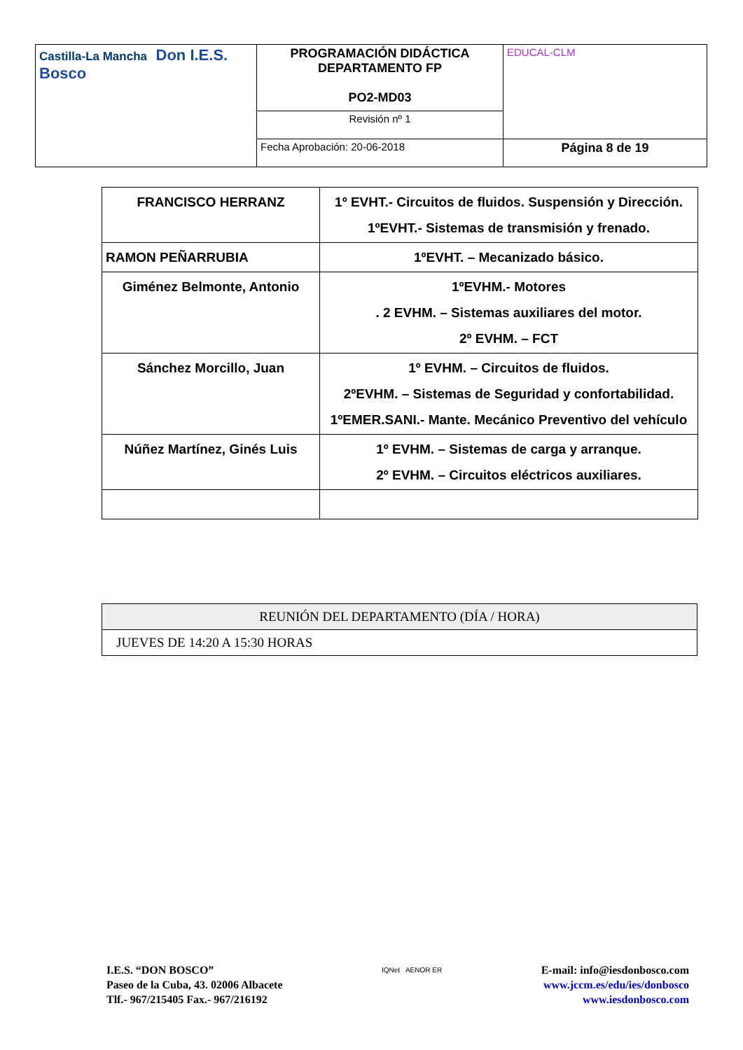| Castilla-La Mancha Don I.E.S. Bosco | PROGRAMACIÓN DIDÁCTICA DEPARTAMENTO FP PO2-MD03 | EDUCAL-CLM |
| | Revisión nº 1 | |
| | Fecha Aprobación: 20-06-2018 | Página 8 de 19 |
| FRANCISCO HERRANZ | 1º EVHT.- Circuitos de fluidos. Suspensión y Dirección. 1ºEVHT.- Sistemas de transmisión y frenado. |
| RAMON PEÑARRUBIA | 1ºEVHT. – Mecanizado básico. |
| Giménez Belmonte, Antonio | 1ºEVHM.- Motores . 2 EVHM. – Sistemas auxiliares del motor. 2º EVHM. – FCT |
| Sánchez Morcillo, Juan | 1º EVHM. – Circuitos de fluidos. 2ºEVHM. – Sistemas de Seguridad y confortabilidad. 1ºEMER.SANI.- Mante. Mecánico Preventivo del vehículo |
| Núñez Martínez, Ginés Luis | 1º EVHM. – Sistemas de carga y arranque. 2º EVHM. – Circuitos eléctricos auxiliares. |
| REUNIÓN DEL DEPARTAMENTO (DÍA / HORA) |
| JUEVES DE 14:20 A 15:30 HORAS |
I.E.S. “DON BOSCO”
Paseo de la Cuba, 43. 02006 Albacete
Tlf.- 967/215405 Fax.- 967/216192
IQNet AENOR ER
E-mail: info@iesdonbosco.com
www.jccm.es/edu/ies/donbosco
www.iesdonbosco.com